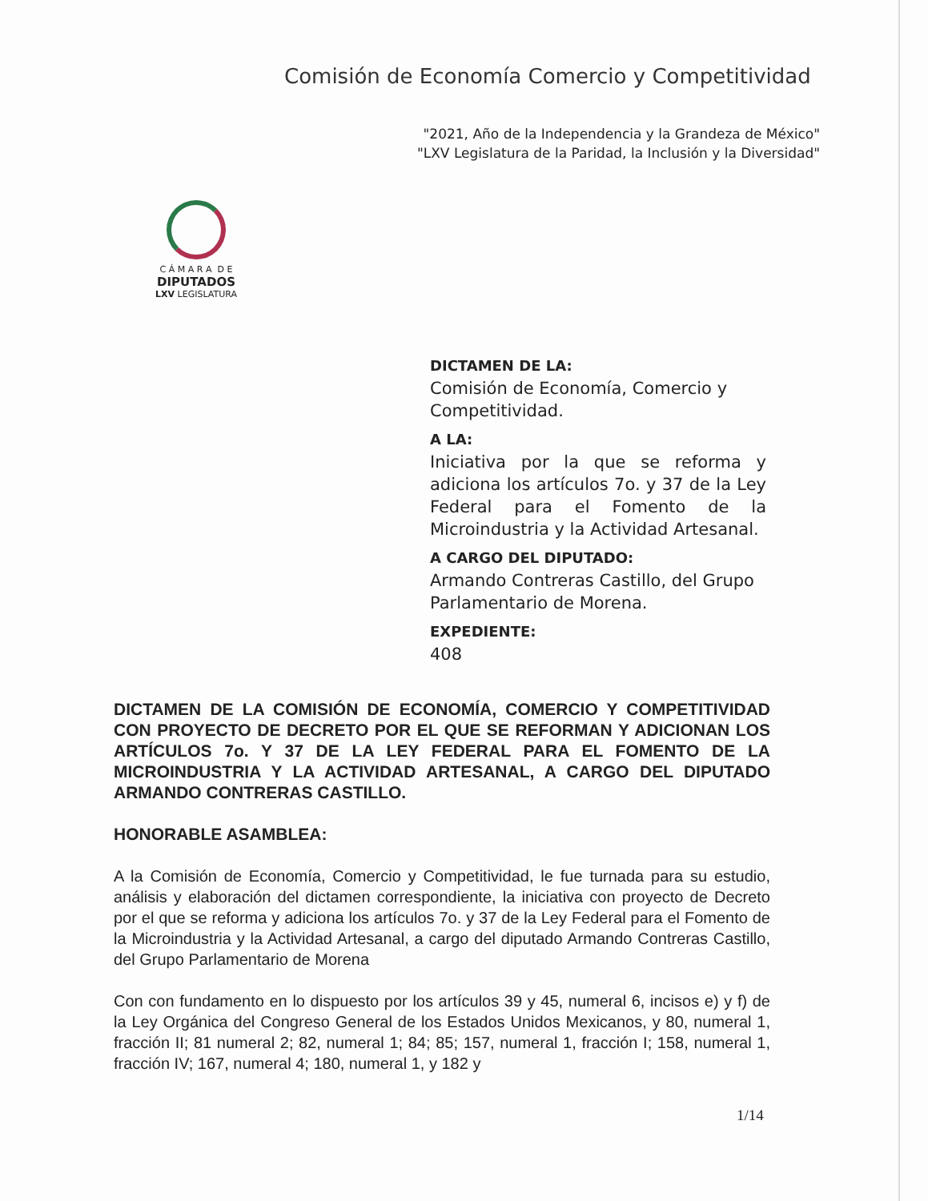Comisión de Economía Comercio y Competitividad
"2021, Año de la Independencia y la Grandeza de México"
"LXV Legislatura de la Paridad, la Inclusión y la Diversidad"
C Á M A R A D E
DIPUTADOS
LXV LEGISLATURA
DICTAMEN DE LA:
Comisión de Economía, Comercio y Competitividad.
A LA:
Iniciativa por la que se reforma y adiciona los artículos 7o. y 37 de la Ley Federal para el Fomento de la Microindustria y la Actividad Artesanal.
A CARGO DEL DIPUTADO:
Armando Contreras Castillo, del Grupo Parlamentario de Morena.
EXPEDIENTE:
408
DICTAMEN DE LA COMISIÓN DE ECONOMÍA, COMERCIO Y COMPETITIVIDAD CON PROYECTO DE DECRETO POR EL QUE SE REFORMAN Y ADICIONAN LOS ARTÍCULOS 7o. Y 37 DE LA LEY FEDERAL PARA EL FOMENTO DE LA MICROINDUSTRIA Y LA ACTIVIDAD ARTESANAL, A CARGO DEL DIPUTADO ARMANDO CONTRERAS CASTILLO.
HONORABLE ASAMBLEA:
A la Comisión de Economía, Comercio y Competitividad, le fue turnada para su estudio, análisis y elaboración del dictamen correspondiente, la iniciativa con proyecto de Decreto por el que se reforma y adiciona los artículos 7o. y 37 de la Ley Federal para el Fomento de la Microindustria y la Actividad Artesanal, a cargo del diputado Armando Contreras Castillo, del Grupo Parlamentario de Morena
Con con fundamento en lo dispuesto por los artículos 39 y 45, numeral 6, incisos e) y f) de la Ley Orgánica del Congreso General de los Estados Unidos Mexicanos, y 80, numeral 1, fracción II; 81 numeral 2; 82, numeral 1; 84; 85; 157, numeral 1, fracción I; 158, numeral 1, fracción IV; 167, numeral 4; 180, numeral 1, y 182 y
1/14